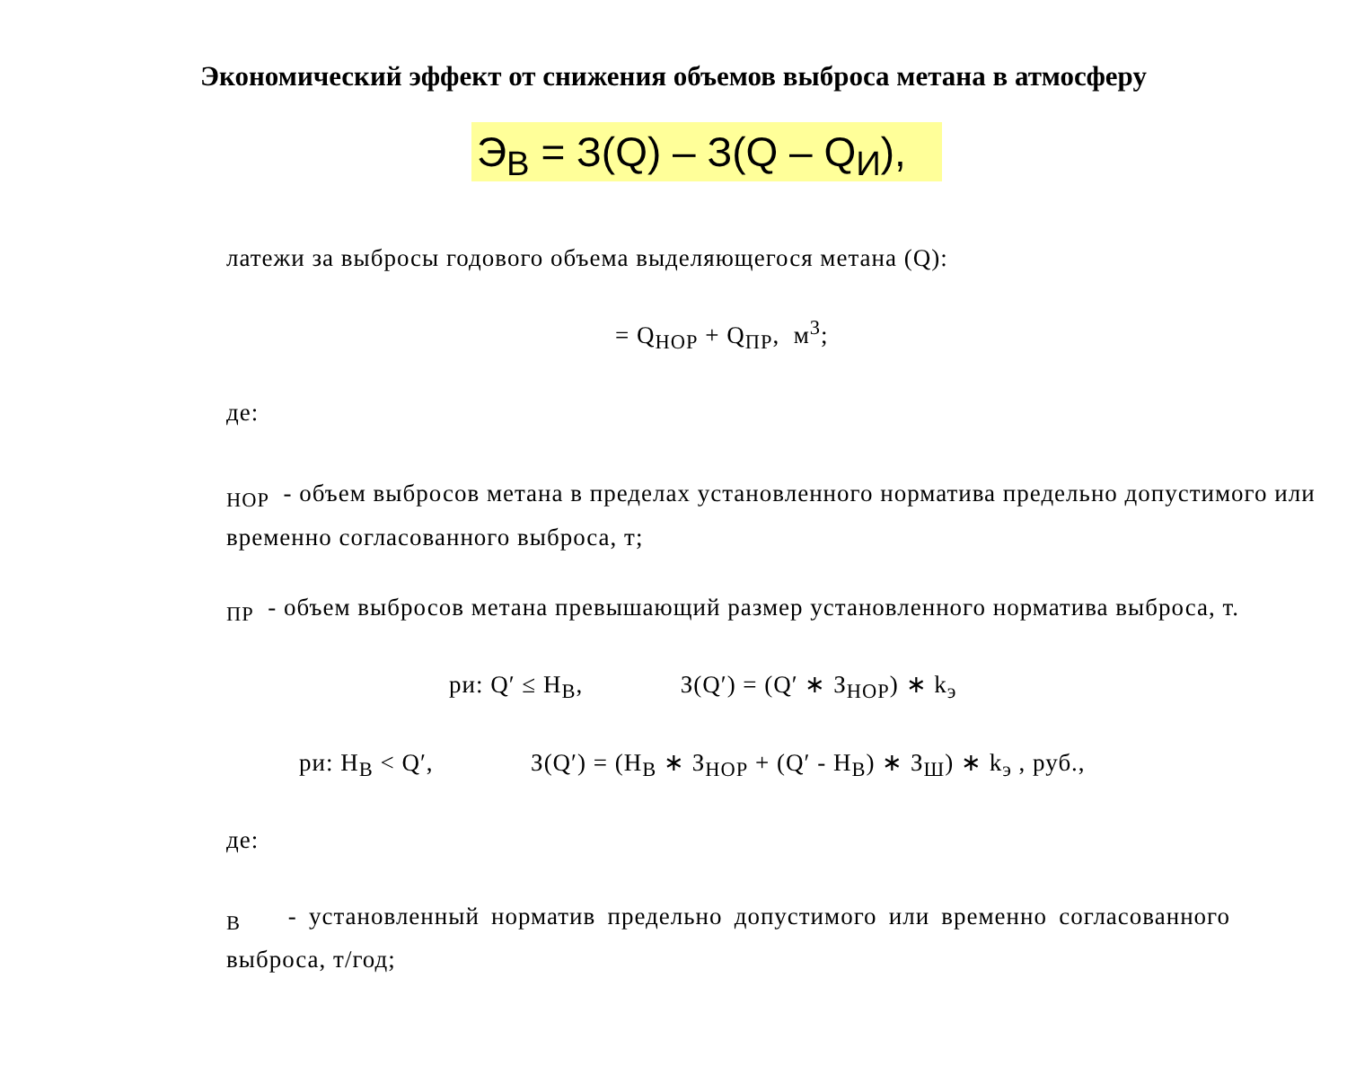Экономический эффект от снижения объемов выброса метана в атмосферу
Э<sub>В</sub> = З(Q) – З(Q – Q<sub>И</sub>),
латежи за выбросы годового объема выделяющегося метана (Q):
= Q<sub>НОР</sub> + Q<sub>ПР</sub>, м<sup>3</sup>;
де:
<sub>НОР</sub> - объем выбросов метана в пределах установленного норматива предельно допустимого или временно согласованного выброса, т;
<sub>ПР</sub> - объем выбросов метана превышающий размер установленного норматива выброса, т.
ри: Q′ ≤ Н<sub>В</sub>, З(Q′) = (Q′ ∗ З<sub>НОР</sub>) ∗ k<sub>э</sub>
ри: Н<sub>В</sub> < Q′, З(Q′) = (Н<sub>В</sub> ∗ З<sub>НОР</sub> + (Q′ - Н<sub>В</sub>) ∗ З<sub>Ш</sub>) ∗ k<sub>э</sub> , руб.,
де:
<sub>В</sub> - установленный норматив предельно допустимого или временно согласованного выброса, т/год;